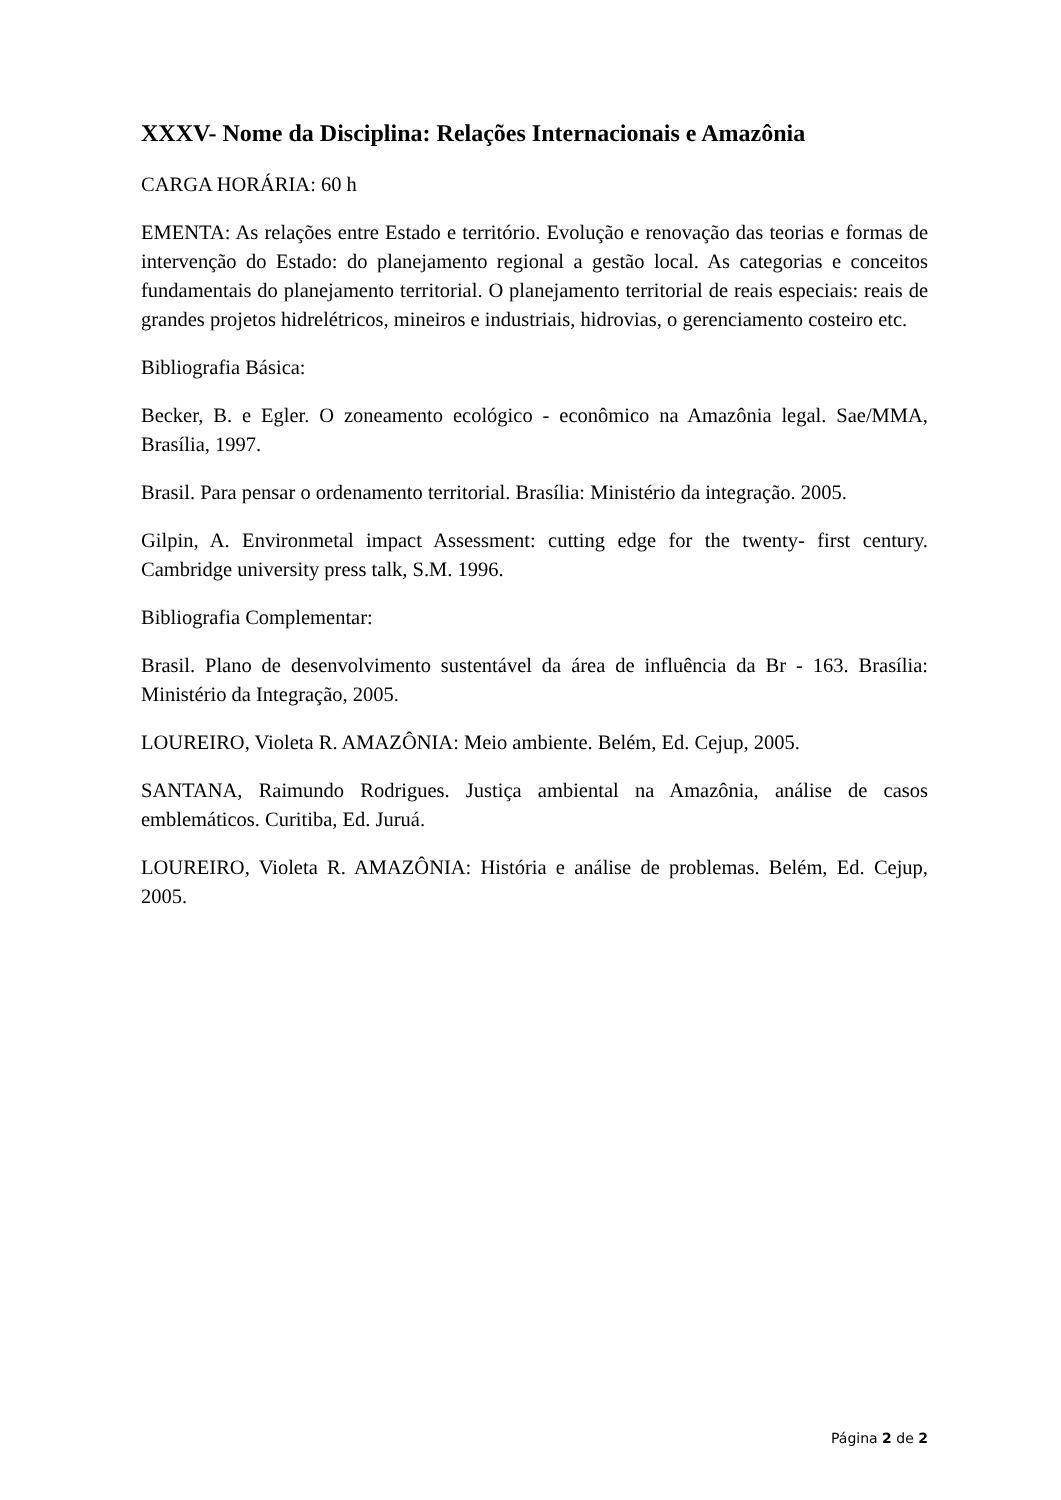XXXV- Nome da Disciplina: Relações Internacionais e Amazônia
CARGA HORÁRIA: 60 h
EMENTA: As relações entre Estado e território. Evolução e renovação das teorias e formas de intervenção do Estado: do planejamento regional a gestão local. As categorias e conceitos fundamentais do planejamento territorial. O planejamento territorial de reais especiais: reais de grandes projetos hidrelétricos, mineiros e industriais, hidrovias, o gerenciamento costeiro etc.
Bibliografia Básica:
Becker, B. e Egler. O zoneamento ecológico - econômico na Amazônia legal. Sae/MMA, Brasília, 1997.
Brasil. Para pensar o ordenamento territorial. Brasília: Ministério da integração. 2005.
Gilpin, A. Environmetal impact Assessment: cutting edge for the twenty- first century. Cambridge university press talk, S.M. 1996.
Bibliografia Complementar:
Brasil. Plano de desenvolvimento sustentável da área de influência da Br - 163. Brasília: Ministério da Integração, 2005.
LOUREIRO, Violeta R. AMAZÔNIA: Meio ambiente. Belém, Ed. Cejup, 2005.
SANTANA, Raimundo Rodrigues. Justiça ambiental na Amazônia, análise de casos emblemáticos. Curitiba, Ed. Juruá.
LOUREIRO, Violeta R. AMAZÔNIA: História e análise de problemas. Belém, Ed. Cejup, 2005.
Página 2 de 2